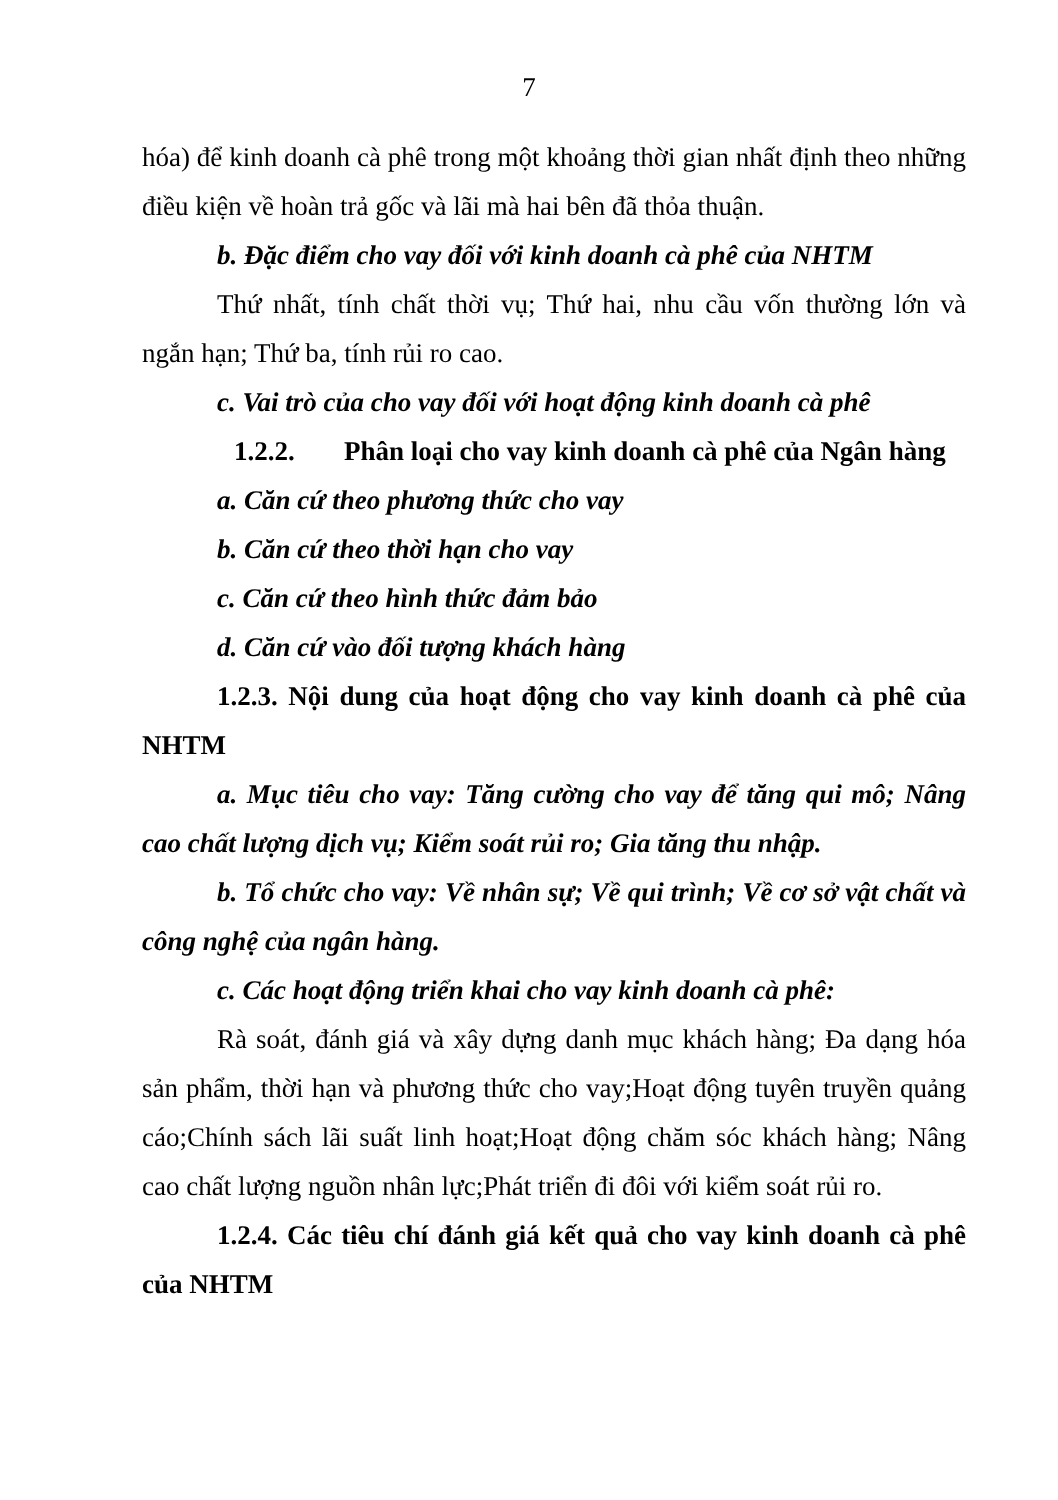7
hóa) để kinh doanh cà phê trong một khoảng thời gian nhất định theo những điều kiện về hoàn trả gốc và lãi mà hai bên đã thỏa thuận.
b. Đặc điểm cho vay đối với kinh doanh cà phê của NHTM
Thứ nhất, tính chất thời vụ; Thứ hai, nhu cầu vốn thường lớn và ngắn hạn; Thứ ba, tính rủi ro cao.
c. Vai trò của cho vay đối với hoạt động kinh doanh cà phê
1.2.2. Phân loại cho vay kinh doanh cà phê của Ngân hàng
a. Căn cứ theo phương thức cho vay
b. Căn cứ theo thời hạn cho vay
c. Căn cứ theo hình thức đảm bảo
d. Căn cứ vào đối tượng khách hàng
1.2.3. Nội dung của hoạt động cho vay kinh doanh cà phê của NHTM
a. Mục tiêu cho vay: Tăng cường cho vay để tăng qui mô; Nâng cao chất lượng dịch vụ; Kiểm soát rủi ro; Gia tăng thu nhập.
b. Tổ chức cho vay: Về nhân sự; Về qui trình; Về cơ sở vật chất và công nghệ của ngân hàng.
c. Các hoạt động triển khai cho vay kinh doanh cà phê:
Rà soát, đánh giá và xây dựng danh mục khách hàng; Đa dạng hóa sản phẩm, thời hạn và phương thức cho vay;Hoạt động tuyên truyền quảng cáo;Chính sách lãi suất linh hoạt;Hoạt động chăm sóc khách hàng; Nâng cao chất lượng nguồn nhân lực;Phát triển đi đôi với kiểm soát rủi ro.
1.2.4. Các tiêu chí đánh giá kết quả cho vay kinh doanh cà phê của NHTM